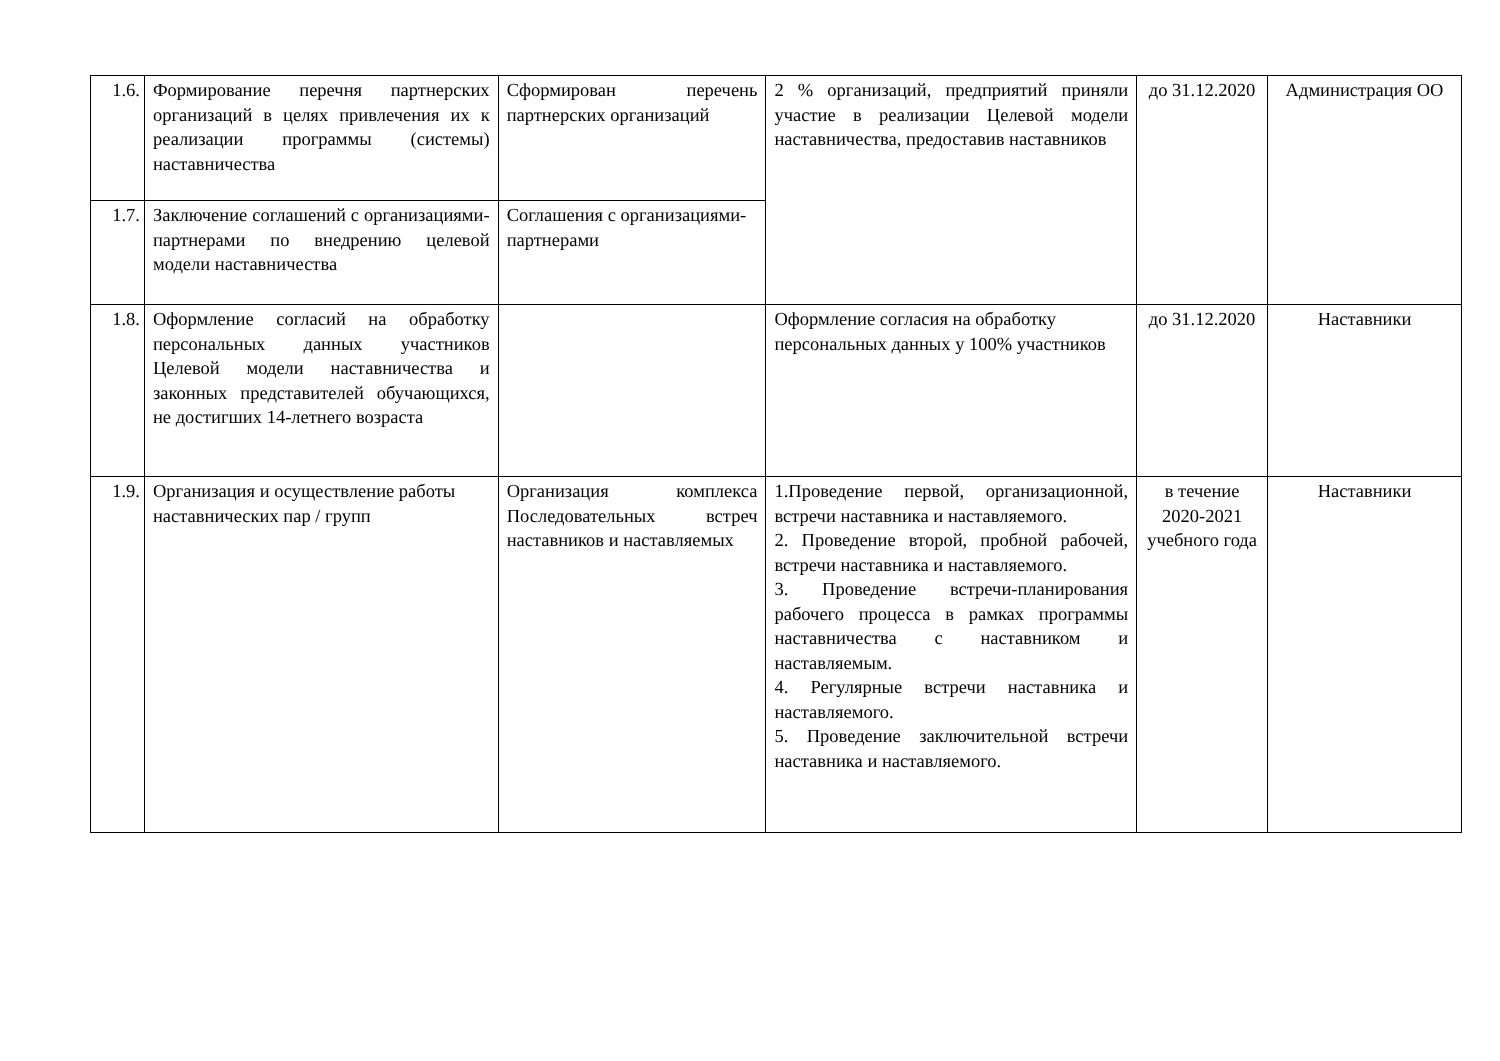| 1.6. | Формирование перечня партнерских организаций в целях привлечения их к реализации программы (системы) наставничества | Сформирован перечень партнерских организаций | 2 % организаций, предприятий приняли участие в реализации Целевой модели наставничества, предоставив наставников | до 31.12.2020 | Администрация ОО |
| 1.7. | Заключение соглашений с организациями-партнерами по внедрению целевой модели наставничества | Соглашения с организациями-партнерами | | | |
| 1.8. | Оформление согласий на обработку персональных данных участников Целевой модели наставничества и законных представителей обучающихся, не достигших 14-летнего возраста | | Оформление согласия на обработку персональных данных у 100% участников | до 31.12.2020 | Наставники |
| 1.9. | Организация и осуществление работы наставнических пар / групп | Организация комплекса Последовательных встреч наставников и наставляемых | 1.Проведение первой, организационной, встречи наставника и наставляемого. 2. Проведение второй, пробной рабочей, встречи наставника и наставляемого. 3. Проведение встречи-планирования рабочего процесса в рамках программы наставничества с наставником и наставляемым. 4. Регулярные встречи наставника и наставляемого. 5. Проведение заключительной встречи наставника и наставляемого. | в течение 2020-2021 учебного года | Наставники |